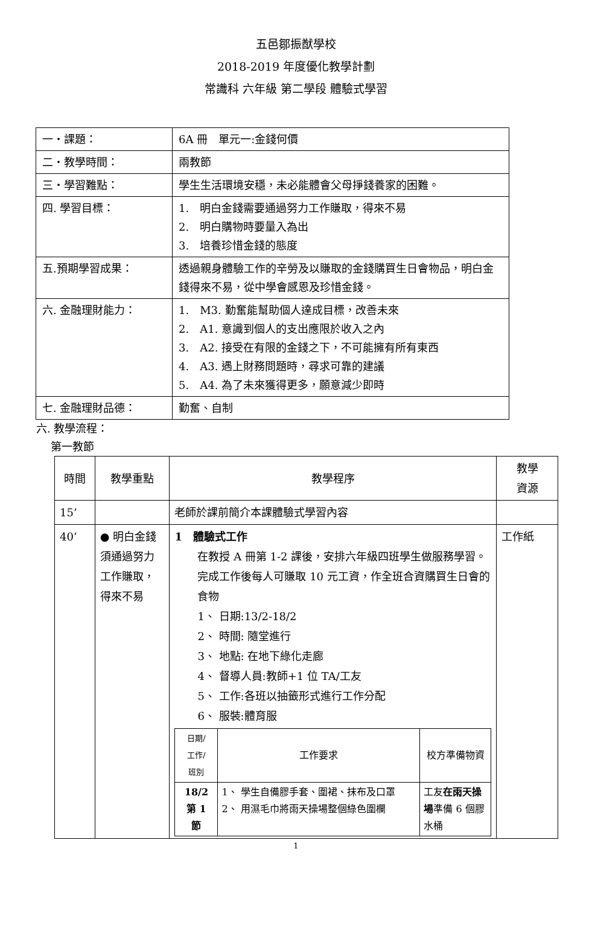五邑鄒振猷學校
2018-2019 年度優化教學計劃
常識科 六年級 第二學段 體驗式學習
| 一・課題： | 6A 冊 單元一:金錢何價 |
| 二・教學時間： | 兩教節 |
| 三・學習難點： | 學生生活環境安穩，未必能體會父母掙錢養家的困難。 |
| 四. 學習目標： | 1. 明白金錢需要通過努力工作賺取，得來不易 2. 明白購物時要量入為出 3. 培養珍惜金錢的態度 |
| 五.預期學習成果： | 透過親身體驗工作的辛勞及以賺取的金錢購買生日會物品，明白金錢得來不易，從中學會感恩及珍惜金錢。 |
| 六. 金融理財能力： | 1. M3. 勤奮能幫助個人達成目標，改善未來 2. A1. 意識到個人的支出應限於收入之內 3. A2. 接受在有限的金錢之下，不可能擁有所有東西 4. A3. 遇上財務問題時，尋求可靠的建議 5. A4. 為了未來獲得更多，願意減少即時 |
| 七. 金融理財品德： | 勤奮、自制 |
六. 教學流程：
第一教節
| 時間 | 教學重點 | 教學程序 | 教學 資源 |
| --- | --- | --- | --- |
| 15’ | | 老師於課前簡介本課體驗式學習內容 | |
| 40’ | ● 明白金錢須通過努力工作賺取，得來不易 | 1 體驗式工作 在教授 A 冊第 1-2 課後，安排六年級四班學生做服務學習。完成工作後每人可賺取 10 元工資，作全班合資購買生日會的食物 1、 日期:13/2-18/2 2、 時間: 隨堂進行 3、 地點: 在地下綠化走廊 4、 督導人員:教師+1 位 TA/工友 5、 工作:各班以抽籤形式進行工作分配 6、 服裝:體育服 / 日期/ 工作/ 班別 / 工作要求 / 校方準備物資 / / --- / --- / --- / / 18/2 第 1 節 / 1、 學生自備膠手套、圍裙、抹布及口罩 2、 用濕毛巾將雨天操場整個綠色圍欄 / 工友 在雨天操場 準備 6 個膠水桶 / | 工作紙 |
1